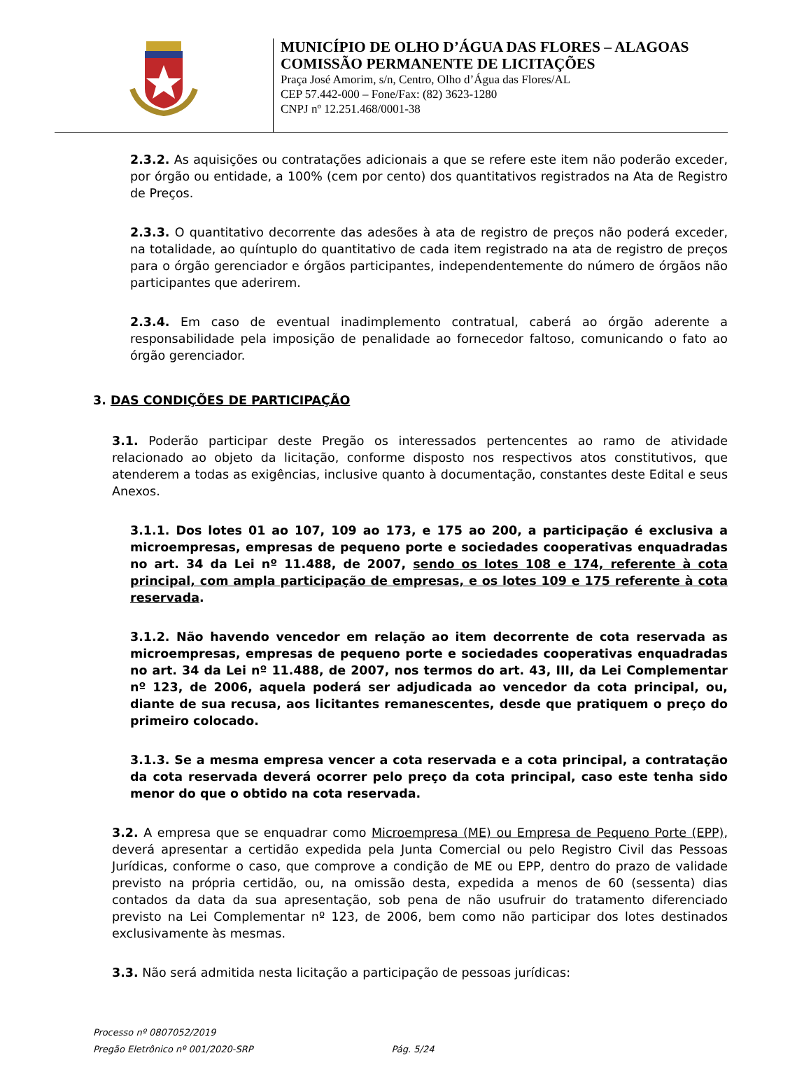MUNICÍPIO DE OLHO D’ÁGUA DAS FLORES – ALAGOAS
COMISSÃO PERMANENTE DE LICITAÇÕES
Praça José Amorim, s/n, Centro, Olho d’Água das Flores/AL
CEP 57.442-000 – Fone/Fax: (82) 3623-1280
CNPJ nº 12.251.468/0001-38
2.3.2. As aquisições ou contratações adicionais a que se refere este item não poderão exceder, por órgão ou entidade, a 100% (cem por cento) dos quantitativos registrados na Ata de Registro de Preços.
2.3.3. O quantitativo decorrente das adesões à ata de registro de preços não poderá exceder, na totalidade, ao quíntuplo do quantitativo de cada item registrado na ata de registro de preços para o órgão gerenciador e órgãos participantes, independentemente do número de órgãos não participantes que aderirem.
2.3.4. Em caso de eventual inadimplemento contratual, caberá ao órgão aderente a responsabilidade pela imposição de penalidade ao fornecedor faltoso, comunicando o fato ao órgão gerenciador.
3. DAS CONDIÇÕES DE PARTICIPAÇÃO
3.1. Poderão participar deste Pregão os interessados pertencentes ao ramo de atividade relacionado ao objeto da licitação, conforme disposto nos respectivos atos constitutivos, que atenderem a todas as exigências, inclusive quanto à documentação, constantes deste Edital e seus Anexos.
3.1.1. Dos lotes 01 ao 107, 109 ao 173, e 175 ao 200, a participação é exclusiva a microempresas, empresas de pequeno porte e sociedades cooperativas enquadradas no art. 34 da Lei nº 11.488, de 2007, sendo os lotes 108 e 174, referente à cota principal, com ampla participação de empresas, e os lotes 109 e 175 referente à cota reservada.
3.1.2. Não havendo vencedor em relação ao item decorrente de cota reservada as microempresas, empresas de pequeno porte e sociedades cooperativas enquadradas no art. 34 da Lei nº 11.488, de 2007, nos termos do art. 43, III, da Lei Complementar nº 123, de 2006, aquela poderá ser adjudicada ao vencedor da cota principal, ou, diante de sua recusa, aos licitantes remanescentes, desde que pratiquem o preço do primeiro colocado.
3.1.3. Se a mesma empresa vencer a cota reservada e a cota principal, a contratação da cota reservada deverá ocorrer pelo preço da cota principal, caso este tenha sido menor do que o obtido na cota reservada.
3.2. A empresa que se enquadrar como Microempresa (ME) ou Empresa de Pequeno Porte (EPP), deverá apresentar a certidão expedida pela Junta Comercial ou pelo Registro Civil das Pessoas Jurídicas, conforme o caso, que comprove a condição de ME ou EPP, dentro do prazo de validade previsto na própria certidão, ou, na omissão desta, expedida a menos de 60 (sessenta) dias contados da data da sua apresentação, sob pena de não usufruir do tratamento diferenciado previsto na Lei Complementar nº 123, de 2006, bem como não participar dos lotes destinados exclusivamente às mesmas.
3.3. Não será admitida nesta licitação a participação de pessoas jurídicas:
Processo nº 0807052/2019
Pregão Eletrônico nº 001/2020-SRP Pág. 5/24